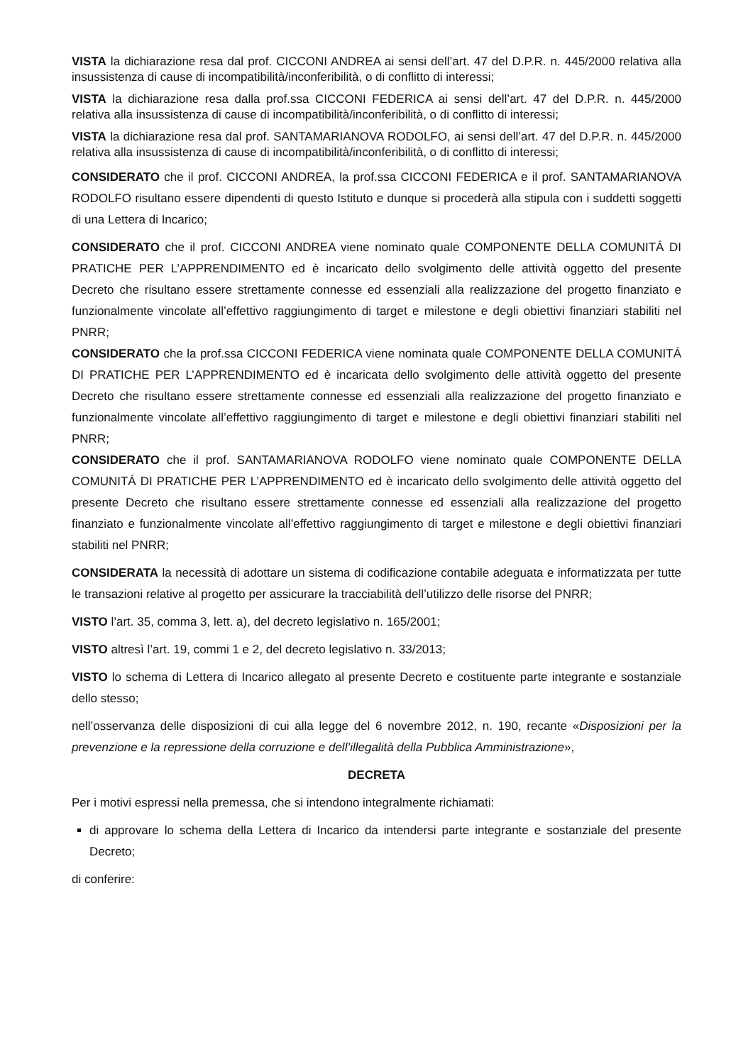VISTA la dichiarazione resa dal prof. CICCONI ANDREA ai sensi dell’art. 47 del D.P.R. n. 445/2000 relativa alla insussistenza di cause di incompatibilità/inconferibilità, o di conflitto di interessi;
VISTA la dichiarazione resa dalla prof.ssa CICCONI FEDERICA ai sensi dell’art. 47 del D.P.R. n. 445/2000 relativa alla insussistenza di cause di incompatibilità/inconferibilità, o di conflitto di interessi;
VISTA la dichiarazione resa dal prof. SANTAMARIANOVA RODOLFO, ai sensi dell’art. 47 del D.P.R. n. 445/2000 relativa alla insussistenza di cause di incompatibilità/inconferibilità, o di conflitto di interessi;
CONSIDERATO che il prof. CICCONI ANDREA, la prof.ssa CICCONI FEDERICA e il prof. SANTAMARIANOVA RODOLFO risultano essere dipendenti di questo Istituto e dunque si procederà alla stipula con i suddetti soggetti di una Lettera di Incarico;
CONSIDERATO che il prof. CICCONI ANDREA viene nominato quale COMPONENTE DELLA COMUNITÁ DI PRATICHE PER L’APPRENDIMENTO ed è incaricato dello svolgimento delle attività oggetto del presente Decreto che risultano essere strettamente connesse ed essenziali alla realizzazione del progetto finanziato e funzionalmente vincolate all’effettivo raggiungimento di target e milestone e degli obiettivi finanziari stabiliti nel PNRR;
CONSIDERATO che la prof.ssa CICCONI FEDERICA viene nominata quale COMPONENTE DELLA COMUNITÁ DI PRATICHE PER L’APPRENDIMENTO ed è incaricata dello svolgimento delle attività oggetto del presente Decreto che risultano essere strettamente connesse ed essenziali alla realizzazione del progetto finanziato e funzionalmente vincolate all’effettivo raggiungimento di target e milestone e degli obiettivi finanziari stabiliti nel PNRR;
CONSIDERATO che il prof. SANTAMARIANOVA RODOLFO viene nominato quale COMPONENTE DELLA COMUNITÁ DI PRATICHE PER L’APPRENDIMENTO ed è incaricato dello svolgimento delle attività oggetto del presente Decreto che risultano essere strettamente connesse ed essenziali alla realizzazione del progetto finanziato e funzionalmente vincolate all’effettivo raggiungimento di target e milestone e degli obiettivi finanziari stabiliti nel PNRR;
CONSIDERATA la necessità di adottare un sistema di codificazione contabile adeguata e informatizzata per tutte le transazioni relative al progetto per assicurare la tracciabilità dell’utilizzo delle risorse del PNRR;
VISTO l’art. 35, comma 3, lett. a), del decreto legislativo n. 165/2001;
VISTO altresì l’art. 19, commi 1 e 2, del decreto legislativo n. 33/2013;
VISTO lo schema di Lettera di Incarico allegato al presente Decreto e costituente parte integrante e sostanziale dello stesso;
nell’osservanza delle disposizioni di cui alla legge del 6 novembre 2012, n. 190, recante «Disposizioni per la prevenzione e la repressione della corruzione e dell’illegalità della Pubblica Amministrazione»,
DECRETA
Per i motivi espressi nella premessa, che si intendono integralmente richiamati:
di approvare lo schema della Lettera di Incarico da intendersi parte integrante e sostanziale del presente Decreto;
di conferire: